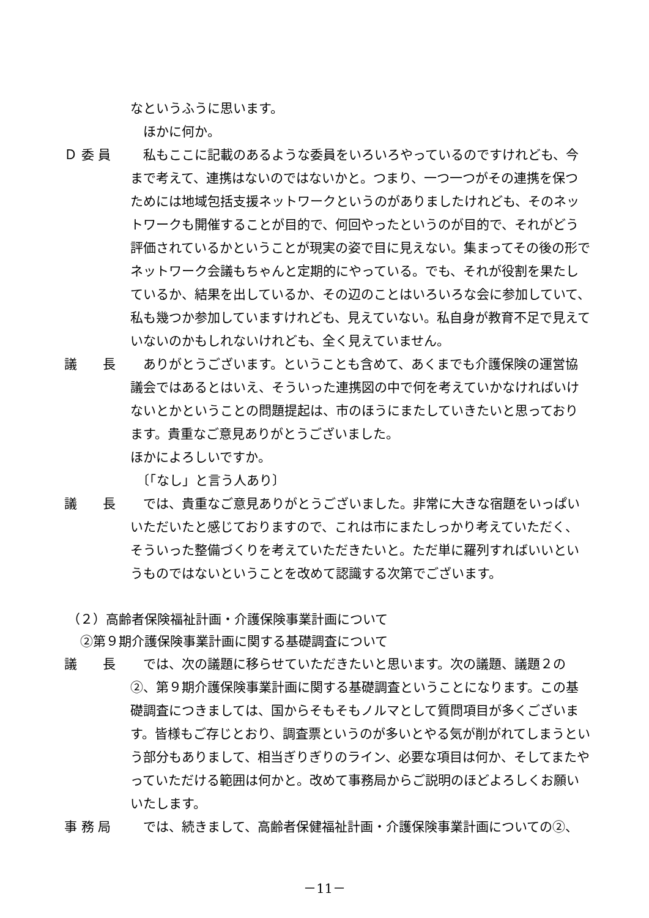なというふうに思います。
　ほかに何か。
Ｄ 委 員 私もここに記載のあるような委員をいろいろやっているのですけれども、今まで考えて、連携はないのではないかと。つまり、一つ一つがその連携を保つためには地域包括支援ネットワークというのがありましたけれども、そのネットワークも開催することが目的で、何回やったというのが目的で、それがどう評価されているかということが現実の姿で目に見えない。集まってその後の形でネットワーク会議もちゃんと定期的にやっている。でも、それが役割を果たしているか、結果を出しているか、その辺のことはいろいろな会に参加していて、私も幾つか参加していますけれども、見えていない。私自身が教育不足で見えていないのかもしれないけれども、全く見えていません。
議　　長 ありがとうございます。ということも含めて、あくまでも介護保険の運営協議会ではあるとはいえ、そういった連携図の中で何を考えていかなければいけないとかということの問題提起は、市のほうにまたしていきたいと思っております。貴重なご意見ありがとうございました。
ほかによろしいですか。
　〔「なし」と言う人あり〕
議　　長 では、貴重なご意見ありがとうございました。非常に大きな宿題をいっぱいいただいたと感じておりますので、これは市にまたしっかり考えていただく、そういった整備づくりを考えていただきたいと。ただ単に羅列すればいいというものではないということを改めて認識する次第でございます。
（２）高齢者保険福祉計画・介護保険事業計画について
　②第９期介護保険事業計画に関する基礎調査について
議　　長 では、次の議題に移らせていただきたいと思います。次の議題、議題２の②、第９期介護保険事業計画に関する基礎調査ということになります。この基礎調査につきましては、国からそもそもノルマとして質問項目が多くございます。皆様もご存じとおり、調査票というのが多いとやる気が削がれてしまうという部分もありまして、相当ぎりぎりのライン、必要な項目は何か、そしてまたやっていただける範囲は何かと。改めて事務局からご説明のほどよろしくお願いいたします。
事 務 局 では、続きまして、高齢者保健福祉計画・介護保険事業計画についての②、
－11－